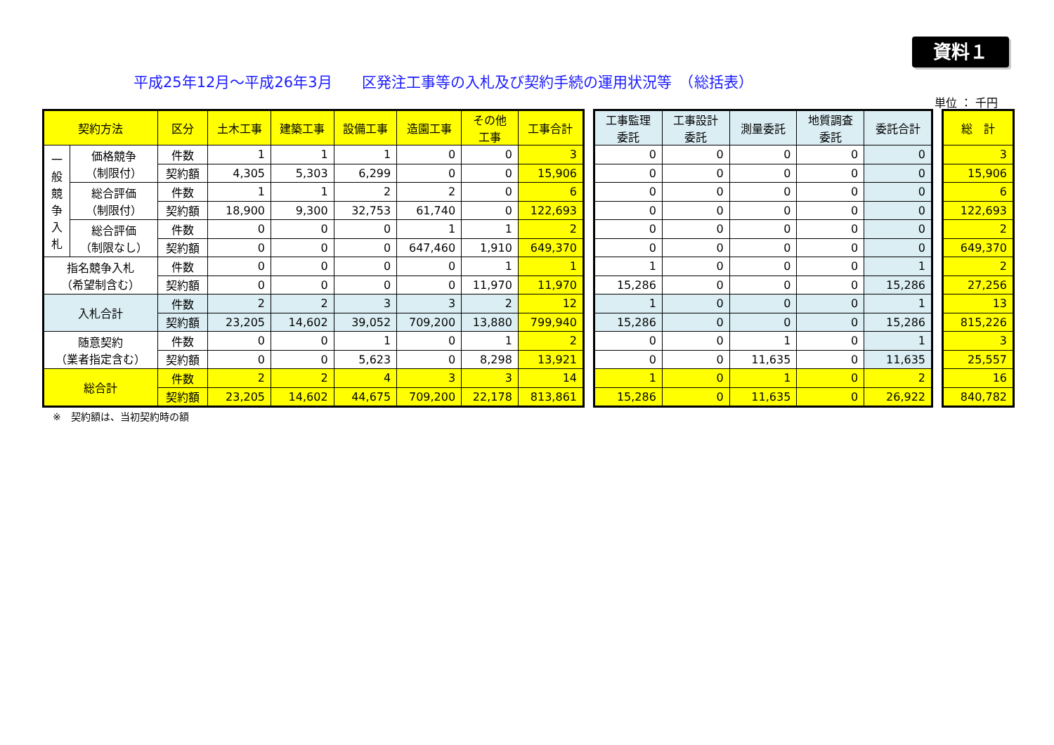資料１
平成25年12月～平成26年3月　　区発注工事等の入札及び契約手続の運用状況等　（総括表）
単位 ： 千円
| 契約方法 | | 区分 | 土木工事 | 建築工事 | 設備工事 | 造園工事 | その他 工事 | 工事合計 |
| --- | --- | --- | --- | --- | --- | --- | --- | --- |
| 一 般 競 争 入 札 | 価格競争 （制限付） | 件数 | 1 | 1 | 1 | 0 | 0 | 3 |
| | | 契約額 | 4,305 | 5,303 | 6,299 | 0 | 0 | 15,906 |
| | 総合評価 （制限付） | 件数 | 1 | 1 | 2 | 2 | 0 | 6 |
| | | 契約額 | 18,900 | 9,300 | 32,753 | 61,740 | 0 | 122,693 |
| | 総合評価 （制限なし） | 件数 | 0 | 0 | 0 | 1 | 1 | 2 |
| | | 契約額 | 0 | 0 | 0 | 647,460 | 1,910 | 649,370 |
| 指名競争入札 （希望制含む） | | 件数 | 0 | 0 | 0 | 0 | 1 | 1 |
| | | 契約額 | 0 | 0 | 0 | 0 | 11,970 | 11,970 |
| 入札合計 | | 件数 | 2 | 2 | 3 | 3 | 2 | 12 |
| | | 契約額 | 23,205 | 14,602 | 39,052 | 709,200 | 13,880 | 799,940 |
| 随意契約 （業者指定含む） | | 件数 | 0 | 0 | 1 | 0 | 1 | 2 |
| | | 契約額 | 0 | 0 | 5,623 | 0 | 8,298 | 13,921 |
| 総合計 | | 件数 | 2 | 2 | 4 | 3 | 3 | 14 |
| | | 契約額 | 23,205 | 14,602 | 44,675 | 709,200 | 22,178 | 813,861 |
| 工事監理 委託 | 工事設計 委託 | 測量委託 | 地質調査 委託 | 委託合計 |
| --- | --- | --- | --- | --- |
| 0 | 0 | 0 | 0 | 0 |
| 0 | 0 | 0 | 0 | 0 |
| 0 | 0 | 0 | 0 | 0 |
| 0 | 0 | 0 | 0 | 0 |
| 0 | 0 | 0 | 0 | 0 |
| 0 | 0 | 0 | 0 | 0 |
| 1 | 0 | 0 | 0 | 1 |
| 15,286 | 0 | 0 | 0 | 15,286 |
| 1 | 0 | 0 | 0 | 1 |
| 15,286 | 0 | 0 | 0 | 15,286 |
| 0 | 0 | 1 | 0 | 1 |
| 0 | 0 | 11,635 | 0 | 11,635 |
| 1 | 0 | 1 | 0 | 2 |
| 15,286 | 0 | 11,635 | 0 | 26,922 |
| 総 計 |
| --- |
| 3 |
| 15,906 |
| 6 |
| 122,693 |
| 2 |
| 649,370 |
| 2 |
| 27,256 |
| 13 |
| 815,226 |
| 3 |
| 25,557 |
| 16 |
| 840,782 |
※　契約額は、当初契約時の額